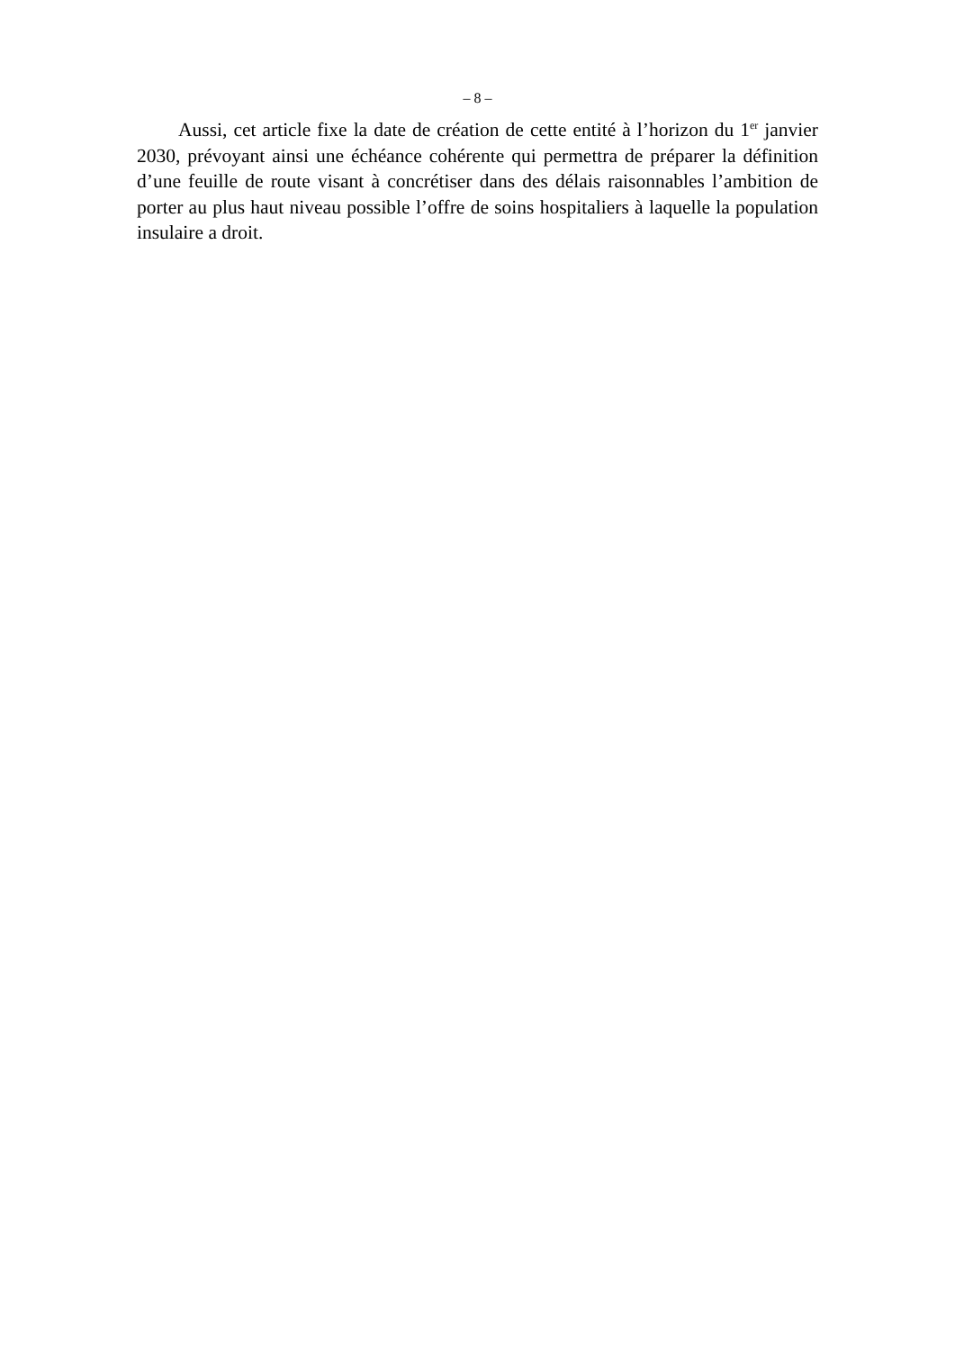– 8 –
Aussi, cet article fixe la date de création de cette entité à l’horizon du 1<sup>er</sup> janvier 2030, prévoyant ainsi une échéance cohérente qui permettra de préparer la définition d’une feuille de route visant à concrétiser dans des délais raisonnables l’ambition de porter au plus haut niveau possible l’offre de soins hospitaliers à laquelle la population insulaire a droit.